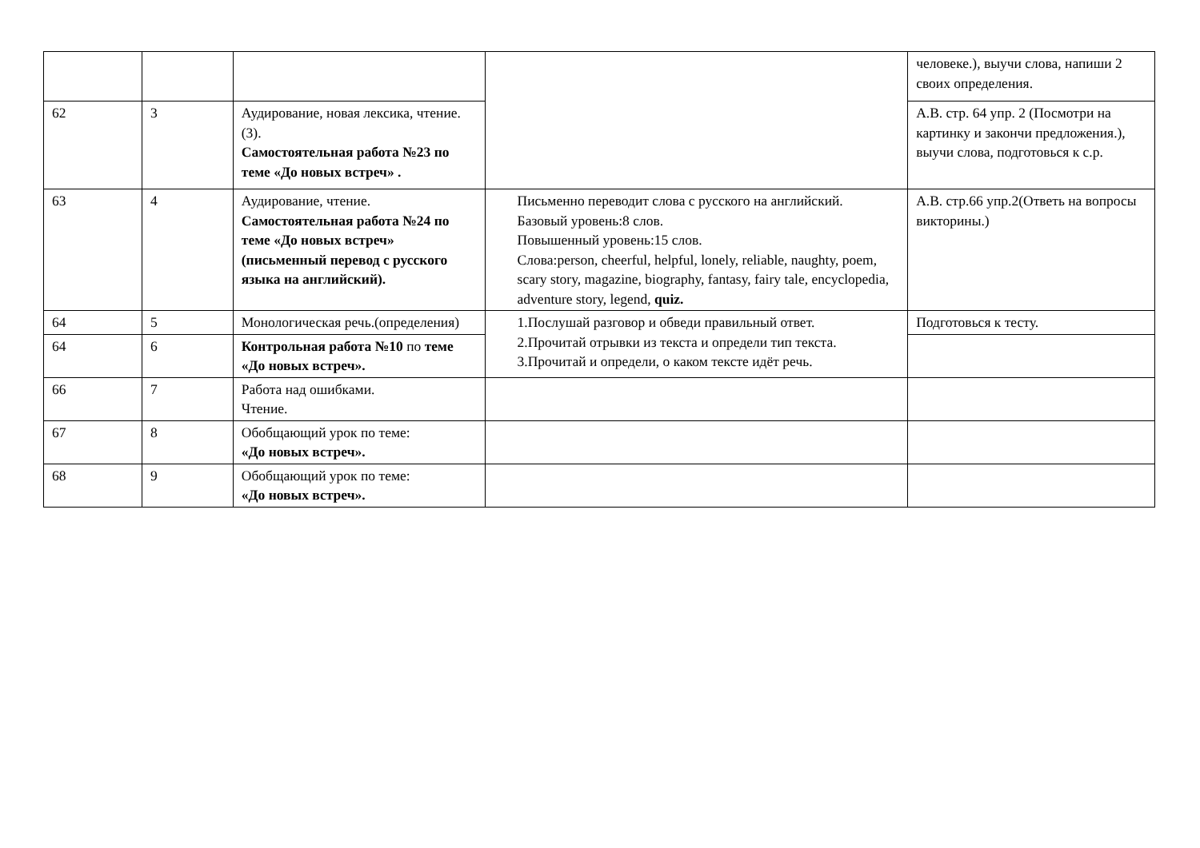| | | | | человеке.), выучи слова, напиши 2 своих определения. |
| 62 | 3 | Аудирование, новая лексика, чтение.(3). Самостоятельная работа №23 по теме «До новых встреч» . | | А.В. стр. 64 упр. 2 (Посмотри на картинку и закончи предложения.), выучи слова, подготовься к с.р. |
| 63 | 4 | Аудирование, чтение. Самостоятельная работа №24 по теме «До новых встреч» (письменный перевод с русского языка на английский). | Письменно переводит слова с русского на английский. Базовый уровень:8 слов. Повышенный уровень:15 слов. Слова:person, cheerful, helpful, lonely, reliable, naughty, poem, scary story, magazine, biography, fantasy, fairy tale, encyclopedia, adventure story, legend, quiz. | А.В. стр.66 упр.2(Ответь на вопросы викторины.) |
| 64 | 5 | Монологическая речь.(определения) | 1.Послушай разговор и обведи правильный ответ. 2.Прочитай отрывки из текста и определи тип текста. 3.Прочитай и определи, о каком тексте идёт речь. | Подготовься к тесту. |
| 64 | 6 | Контрольная работа №10 по теме «До новых встреч». | | |
| 66 | 7 | Работа над ошибками. Чтение. | | |
| 67 | 8 | Обобщающий урок по теме: «До новых встреч». | | |
| 68 | 9 | Обобщающий урок по теме: «До новых встреч». | | |